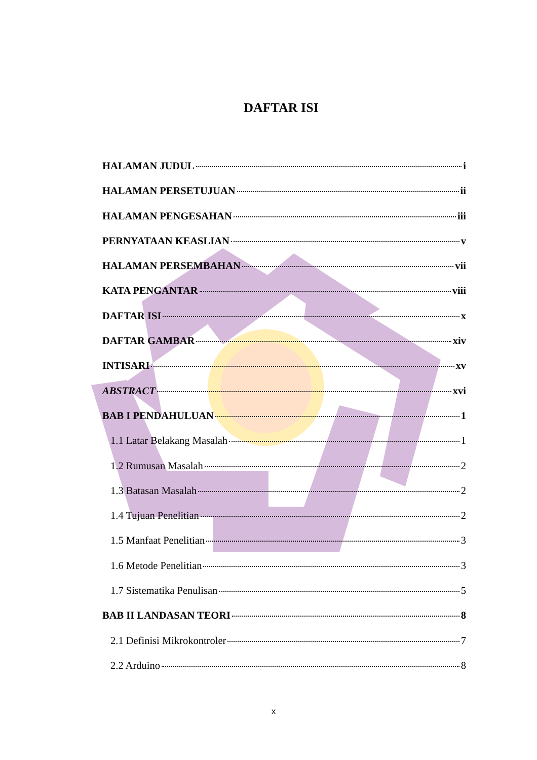DAFTAR ISI
HALAMAN JUDUL i
HALAMAN PERSETUJUAN ii
HALAMAN PENGESAHAN iii
PERNYATAAN KEASLIAN v
HALAMAN PERSEMBAHAN vii
KATA PENGANTAR viii
DAFTAR ISI x
DAFTAR GAMBAR xiv
INTISARI xv
ABSTRACT xvi
BAB I PENDAHULUAN 1
1.1 Latar Belakang Masalah 1
1.2 Rumusan Masalah 2
1.3 Batasan Masalah 2
1.4 Tujuan Penelitian 2
1.5 Manfaat Penelitian 3
1.6 Metode Penelitian 3
1.7 Sistematika Penulisan 5
BAB II LANDASAN TEORI 8
2.1 Definisi Mikrokontroler 7
2.2 Arduino 8
x